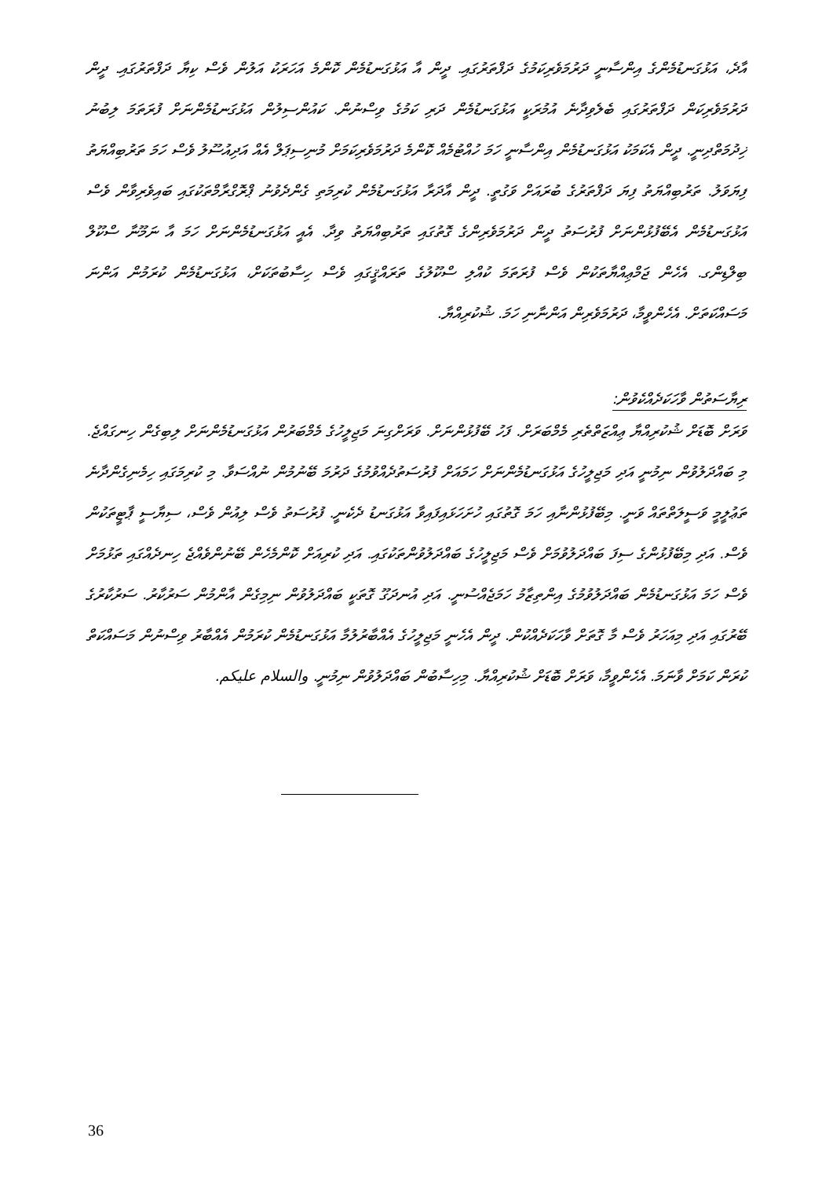އާދެ، އަޅުގަނޑުމެންގެ އިންސާނީ ދަރުމަވެރިކަމުގެ ދަފްތަރުގައި. ދީން އާ އަޅުގަނޑުމެން ކޮންމެ އަހަރަކު އަލުން ވެސް ކިޔާ ދަފްތަރުގައި. ދީން ދަރުމަވެރިކަން ދަފްތަރުގައި ބެލެވިދާނެ އުމުރަކީ އަޅުގަނޑުމެން ދަރި ކަމުގެ ވިސްނުން. ކައުންސިލުން އަޅުގަނޑުމެންނަށް ފުރަތަމަ ލިބުނު ޚިދުމަތްދިނީ. ދީން އެކަމަކު އަޅުގަނޑުމެން އިންސާނީ ހަމަ ހުއްޓުމެއް ކޮންމެ ދަރުމަވެރިކަމަށް މުނިސިޕަލް އެއް އަދިއުސޫލު ވެސް ހަމަ ތަރުބިއްޔަތު ފިޔަވަލު. ތަރުބިއްޔަތު ފިޔަ ދަފްތަރުގެ ބުރައަށް ވަގުތީ. ދީން އާދަރާ އަޅުގަނޑުމެން ކުރިމަތި ގެންދެވުނު ޕްރޮގްރާމްތަކުގައި ބައިވެރިވާން ވެސް އަޅުގަނޑުމެން އެބޭފުޅުންނަށް ފުރުސަތު ދީން ދަރުމަވެރިންގެ ގޮތުގައި ތަރުބިއްޔަތު ވިދާ. އެއީ އަޅުގަނޑުމެންނަށް ހަމަ އާ ނަމޫނާ ސްކޫލް ބިލްޑިންގ. އެހެން ޖަމްޢިއްޔާތަކުން ވެސް ފުރަތަމަ ކުއްލި ސްކޫލުގެ ތަރައްޤީގައި ވެސް ހިސާބުތަކަށް، އަޅުގަނޑުމެން ކުރަމުން އަންނަ މަސައްކަތަށް. އެހެންވީމާ، ދަރުމަވެރިން އަންނާނި ހަމަ. ޝުކުރިއްޔާ.
ރިޔާސަތުން ވާހަކަދެއްކެވުން:
ވަރަށް ބޮޑަށް ޝުކުރިއްޔާ ޢިއްޒަތްތެރި މެމްބަރަށް. ފަހު ބޭފުޅުންނަށް. ވަރަށްގިނަ މަޖިލީހުގެ މެމްބަރުން އަޅުގަނޑުމެންނަށް ލިބިގެން ހިނގައްޖެ. މި ބައްދަލުވުން ނިމުނީ އަދި މަޖިލީހުގެ އަޅުގަނޑުމެންނަށް ހަމައަށް ފުރުސަތުދެއްވުމުގެ ދަރުމަ ބޭނުމުން ނުއްސަވާ. މި ކުރިމަގައި ހިމެނިގެންދާނެ ތަޢުލީމީ ވަސީލަތްތައް ވަނީ. މިބޭފުޅުންނާއި ހަމަ ގޮތުގައި ހުށަހަޅައިފައިވާ އަޅުގަނޑު ދެކެނީ. ފުރުސަތު ވެސް ލިއުން ވެސް، ސިޔާސީ ޕާޓީތަކުން ވެސް. އަދި މިބޭފުޅުންގެ ސިފަ ބައްދަލުވުމަށް ވެސް މަޖިލީހުގެ ބައްދަލުވުންތަކުގައި. އަދި ކުރިއަށް ކޮންމެހެން ބޭނުންވެއްޖެ ހިނދެއްގައި ތަޅުމަށް ވެސް ހަމަ އަޅުގަނޑުމެން ބައްދަލުވުމުގެ އިންތިޒާމު ހަމަޖެއްސުނީ. އަދި އުނދަގޫ ގޮތަކީ ބައްދަލުވުން ނިމިގެން އާންމުން ސަރުކާރު. ސަރުކާރުގެ ބޭރުގައި އަދި މިއަހަރު ވެސް މާ ގޮތަށް ވާހަކަދެއްކުން. ދީން އެހެނީ މަޖިލީހުގެ އެއްބާރުލުމާ އަޅުގަނޑުމެން ކުރަމުން އެއްބާރު ވިސްނުން މަސައްކަތް ކުރަން ކަމަށް ވާނަމަ. އެހެންވީމާ، ވަރަށް ބޮޑަށް ޝުކުރިއްޔާ. މިހިސާބުން ބައްދަލުވުން ނިމުނީ. والسلام عليكم.
36